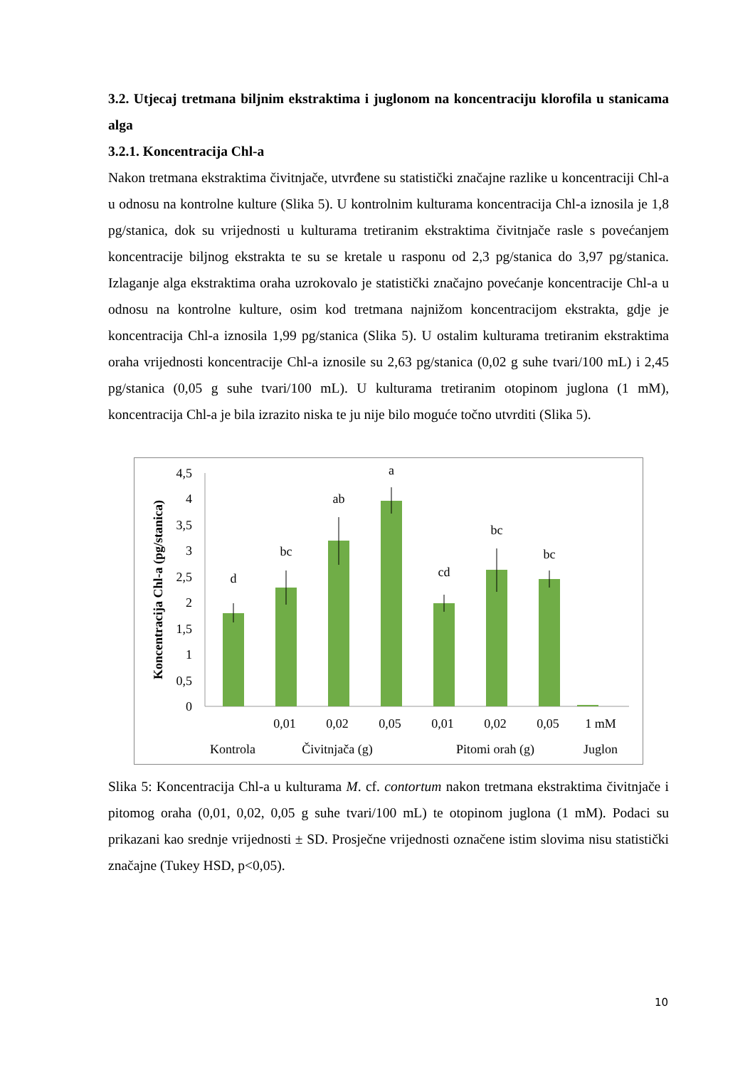3.2. Utjecaj tretmana biljnim ekstraktima i juglonom na koncentraciju klorofila u stanicama alga
3.2.1. Koncentracija Chl-a
Nakon tretmana ekstraktima čivitnjače, utvrđene su statistički značajne razlike u koncentraciji Chl-a u odnosu na kontrolne kulture (Slika 5). U kontrolnim kulturama koncentracija Chl-a iznosila je 1,8 pg/stanica, dok su vrijednosti u kulturama tretiranim ekstraktima čivitnjače rasle s povećanjem koncentracije biljnog ekstrakta te su se kretale u rasponu od 2,3 pg/stanica do 3,97 pg/stanica. Izlaganje alga ekstraktima oraha uzrokovalo je statistički značajno povećanje koncentracije Chl-a u odnosu na kontrolne kulture, osim kod tretmana najnižom koncentracijom ekstrakta, gdje je koncentracija Chl-a iznosila 1,99 pg/stanica (Slika 5). U ostalim kulturama tretiranim ekstraktima oraha vrijednosti koncentracije Chl-a iznosile su 2,63 pg/stanica (0,02 g suhe tvari/100 mL) i 2,45 pg/stanica (0,05 g suhe tvari/100 mL). U kulturama tretiranim otopinom juglona (1 mM), koncentracija Chl-a je bila izrazito niska te ju nije bilo moguće točno utvrditi (Slika 5).
4,5
4
3,5
3
2,5
2
1,5
1
0,5
0
Koncentracija Chl-a (pg/stanica)
d
bc
ab
a
cd
bc
bc
0,01
0,02
0,05
0,01
0,02
0,05
1 mM
Kontrola
Čivitnjača (g)
Pitomi orah (g)
Juglon
Slika 5: Koncentracija Chl-a u kulturama M. cf. contortum nakon tretmana ekstraktima čivitnjače i pitomog oraha (0,01, 0,02, 0,05 g suhe tvari/100 mL) te otopinom juglona (1 mM). Podaci su prikazani kao srednje vrijednosti ± SD. Prosječne vrijednosti označene istim slovima nisu statistički značajne (Tukey HSD, p<0,05).
10